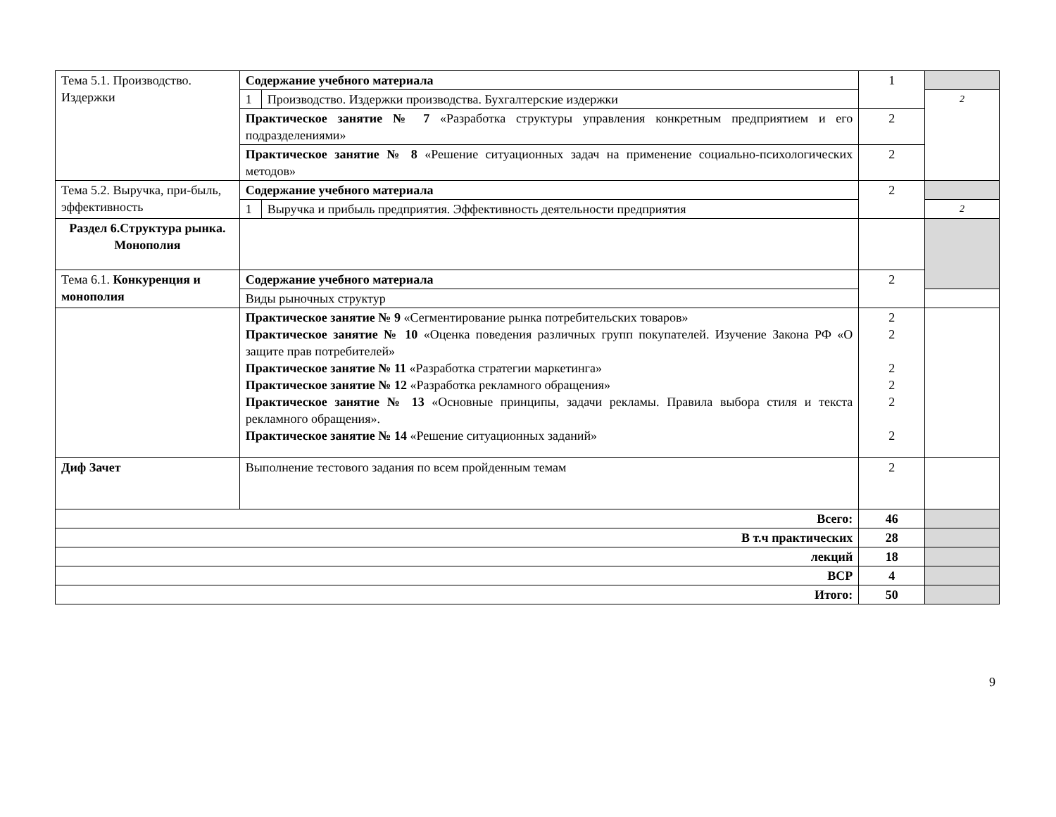| Тема 5.1. Производство. Издержки | Содержание учебного материала | | 1 | |
| | 1 | Производство. Издержки производства. Бухгалтерские издержки | | 2 |
| | Практическое занятие № 7 «Разработка структуры управления конкретным предприятием и его подразделениями» | | 2 | |
| | Практическое занятие № 8 «Решение ситуационных задач на применение социально-психологических методов» | | 2 | |
| Тема 5.2. Выручка, при-быль, эффективность | Содержание учебного материала | | 2 | |
| | 1 | Выручка и прибыль предприятия. Эффективность деятельности предприятия | | 2 |
| Раздел 6.Структура рынка. Монополия | | | | |
| Тема 6.1. Конкуренция и монополия | Содержание учебного материала | | 2 | |
| | Виды рыночных структур | | | |
| | Практическое занятие № 9 «Сегментирование рынка потребительских товаров» Практическое занятие № 10 «Оценка поведения различных групп покупателей. Изучение Закона РФ «О защите прав потребителей» Практическое занятие № 11 «Разработка стратегии маркетинга» Практическое занятие № 12 «Разработка рекламного обращения» Практическое занятие № 13 «Основные принципы, задачи рекламы. Правила выбора стиля и текста рекламного обращения». Практическое занятие № 14 «Решение ситуационных заданий» | | 2 2 2 2 2 2 | |
| Диф Зачет | Выполнение тестового задания по всем пройденным темам | | 2 | |
| Всего: | | | 46 | |
| В т.ч практических | | | 28 | |
| лекций | | | 18 | |
| ВСР | | | 4 | |
| Итого: | | | 50 | |
9